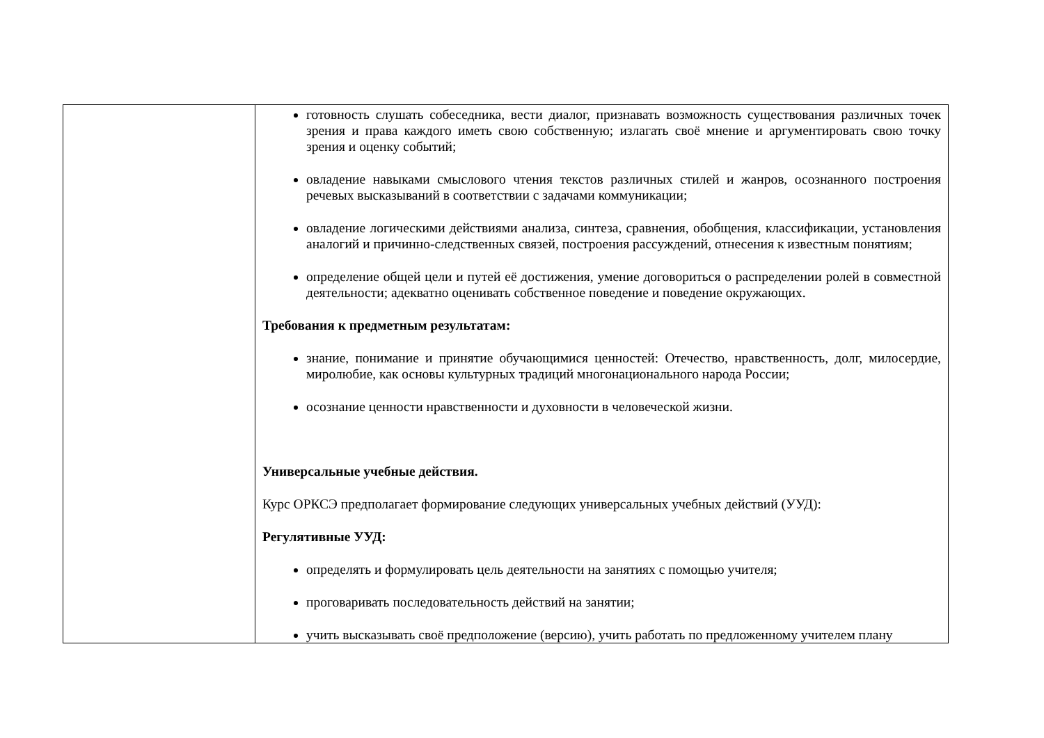| | готовность слушать собеседника, вести диалог, признавать возможность существования различных точек зрения и права каждого иметь свою собственную; излагать своё мнение и аргументировать свою точку зрения и оценку событий; овладение навыками смыслового чтения текстов различных стилей и жанров, осознанного построения речевых высказываний в соответствии с задачами коммуникации; овладение логическими действиями анализа, синтеза, сравнения, обобщения, классификации, установления аналогий и причинно-следственных связей, построения рассуждений, отнесения к известным понятиям; определение общей цели и путей её достижения, умение договориться о распределении ролей в совместной деятельности; адекватно оценивать собственное поведение и поведение окружающих. Требования к предметным результатам: знание, понимание и принятие обучающимися ценностей: Отечество, нравственность, долг, милосердие, миролюбие, как основы культурных традиций многонационального народа России; осознание ценности нравственности и духовности в человеческой жизни. Универсальные учебные действия. Курс ОРКСЭ предполагает формирование следующих универсальных учебных действий (УУД): Регулятивные УУД: определять и формулировать цель деятельности на занятиях с помощью учителя; проговаривать последовательность действий на занятии; учить высказывать своё предположение (версию), учить работать по предложенному учителем плану |